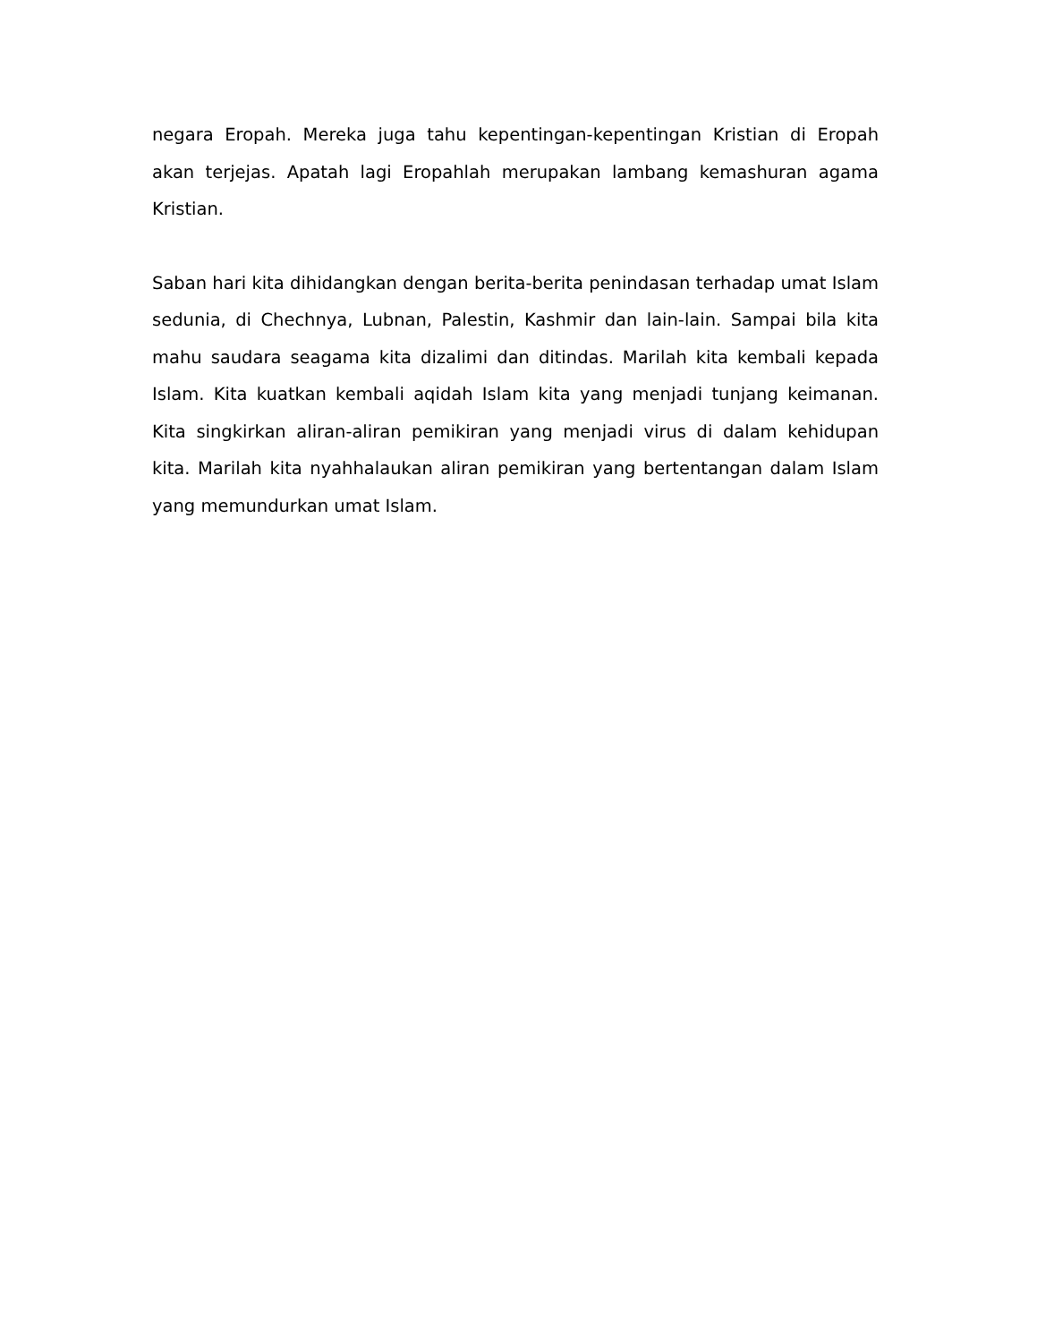negara Eropah. Mereka juga tahu kepentingan-kepentingan Kristian di Eropah akan terjejas. Apatah lagi Eropahlah merupakan lambang kemashuran agama Kristian.
Saban hari kita dihidangkan dengan berita-berita penindasan terhadap umat Islam sedunia, di Chechnya, Lubnan, Palestin, Kashmir dan lain-lain. Sampai bila kita mahu saudara seagama kita dizalimi dan ditindas. Marilah kita kembali kepada Islam. Kita kuatkan kembali aqidah Islam kita yang menjadi tunjang keimanan. Kita singkirkan aliran-aliran pemikiran yang menjadi virus di dalam kehidupan kita. Marilah kita nyahhalaukan aliran pemikiran yang bertentangan dalam Islam yang memundurkan umat Islam.